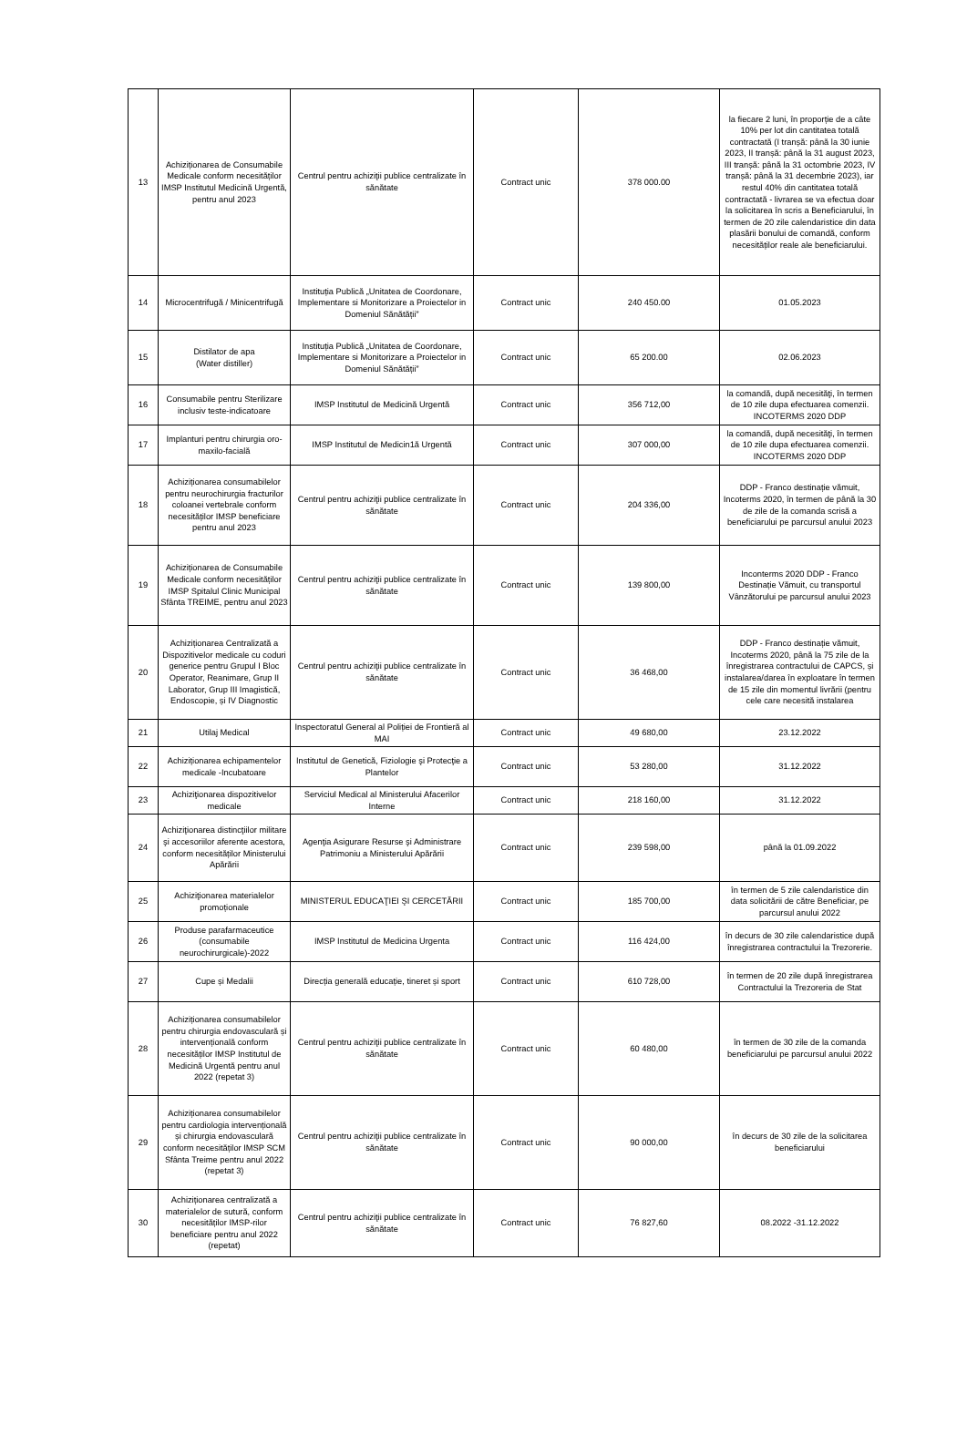| 13 | Achiziționarea de Consumabile Medicale conform necesităților IMSP Institutul Medicină Urgentă, pentru anul 2023 | Centrul pentru achiziţii publice centralizate în sănătate | Contract unic | 378 000.00 | la fiecare 2 luni, în proporție de a câte 10% per lot din cantitatea totală contractată (I tranșă: până la 30 iunie 2023, II tranșă: până la 31 august 2023, III tranșă: până la 31 octombrie 2023, IV tranșă: până la 31 decembrie 2023), iar restul 40% din cantitatea totală contractată - livrarea se va efectua doar la solicitarea în scris a Beneficiarului, în termen de 20 zile calendaristice din data plasării bonului de comandă, conform necesităților reale ale beneficiarului. |
| 14 | Microcentrifugă / Minicentrifugă | Instituția Publică „Unitatea de Coordonare, Implementare si Monitorizare a Proiectelor in Domeniul Sănătății” | Contract unic | 240 450.00 | 01.05.2023 |
| 15 | Distilator de apa (Water distiller) | Instituția Publică „Unitatea de Coordonare, Implementare si Monitorizare a Proiectelor in Domeniul Sănătății” | Contract unic | 65 200.00 | 02.06.2023 |
| 16 | Consumabile pentru Sterilizare inclusiv teste-indicatoare | IMSP Institutul de Medicină Urgentă | Contract unic | 356 712,00 | la comandă, după necesităţi, în termen de 10 zile dupa efectuarea comenzii. INCOTERMS 2020 DDP |
| 17 | Implanturi pentru chirurgia oro-maxilo-facială | IMSP Institutul de Medicin1ă Urgentă | Contract unic | 307 000,00 | la comandă, după necesităţi, în termen de 10 zile dupa efectuarea comenzii. INCOTERMS 2020 DDP |
| 18 | Achiziționarea consumabilelor pentru neurochirurgia fracturilor coloanei vertebrale conform necesităților IMSP beneficiare pentru anul 2023 | Centrul pentru achiziţii publice centralizate în sănătate | Contract unic | 204 336,00 | DDP - Franco destinație vămuit, Incoterms 2020, în termen de până la 30 de zile de la comanda scrisă a beneficiarului pe parcursul anului 2023 |
| 19 | Achiziționarea de Consumabile Medicale conform necesităților IMSP Spitalul Clinic Municipal Sfânta TREIME, pentru anul 2023 | Centrul pentru achiziţii publice centralizate în sănătate | Contract unic | 139 800,00 | Inconterms 2020 DDP - Franco Destinație Vămuit, cu transportul Vânzătorului pe parcursul anului 2023 |
| 20 | Achiziționarea Centralizată a Dispozitivelor medicale cu coduri generice pentru Grupul I Bloc Operator, Reanimare, Grup II Laborator, Grup III Imagistică, Endoscopie, și IV Diagnostic | Centrul pentru achiziţii publice centralizate în sănătate | Contract unic | 36 468,00 | DDP - Franco destinație vămuit, Incoterms 2020, până la 75 zile de la înregistrarea contractului de CAPCS, și instalarea/darea în exploatare în termen de 15 zile din momentul livrării (pentru cele care necesită instalarea |
| 21 | Utilaj Medical | Inspectoratul General al Poliției de Frontieră al MAI | Contract unic | 49 680,00 | 23.12.2022 |
| 22 | Achiziționarea echipamentelor medicale -Incubatoare | Institutul de Genetică, Fiziologie şi Protecţie a Plantelor | Contract unic | 53 280,00 | 31.12.2022 |
| 23 | Achiziţionarea dispozitivelor medicale | Serviciul Medical al Ministerului Afacerilor Interne | Contract unic | 218 160,00 | 31.12.2022 |
| 24 | Achiziţionarea distincţiilor militare şi accesoriilor aferente acestora, conform necesităților Ministerului Apărării | Agenţia Asigurare Resurse şi Administrare Patrimoniu a Ministerului Apărării | Contract unic | 239 598,00 | până la 01.09.2022 |
| 25 | Achiziţionarea materialelor promoționale | MINISTERUL EDUCAŢIEI ŞI CERCETĂRII | Contract unic | 185 700,00 | în termen de 5 zile calendaristice din data solicitării de către Beneficiar, pe parcursul anului 2022 |
| 26 | Produse parafarmaceutice (consumabile neurochirurgicale)-2022 | IMSP Institutul de Medicina Urgenta | Contract unic | 116 424,00 | în decurs de 30 zile calendaristice după înregistrarea contractului la Trezorerie. |
| 27 | Cupe și Medalii | Direcția generală educație, tineret și sport | Contract unic | 610 728,00 | în termen de 20 zile după înregistrarea Contractului la Trezoreria de Stat |
| 28 | Achiziționarea consumabilelor pentru chirurgia endovasculară și intervențională conform necesităților IMSP Institutul de Medicină Urgentă pentru anul 2022 (repetat 3) | Centrul pentru achiziţii publice centralizate în sănătate | Contract unic | 60 480,00 | în termen de 30 zile de la comanda beneficiarului pe parcursul anului 2022 |
| 29 | Achiziționarea consumabilelor pentru cardiologia intervențională și chirurgia endovasculară conform necesităților IMSP SCM Sfânta Treime pentru anul 2022 (repetat 3) | Centrul pentru achiziţii publice centralizate în sănătate | Contract unic | 90 000,00 | în decurs de 30 zile de la solicitarea beneficiarului |
| 30 | Achiziționarea centralizată a materialelor de sutură, conform necesităților IMSP-rilor beneficiare pentru anul 2022 (repetat) | Centrul pentru achiziţii publice centralizate în sănătate | Contract unic | 76 827,60 | 08.2022 -31.12.2022 |